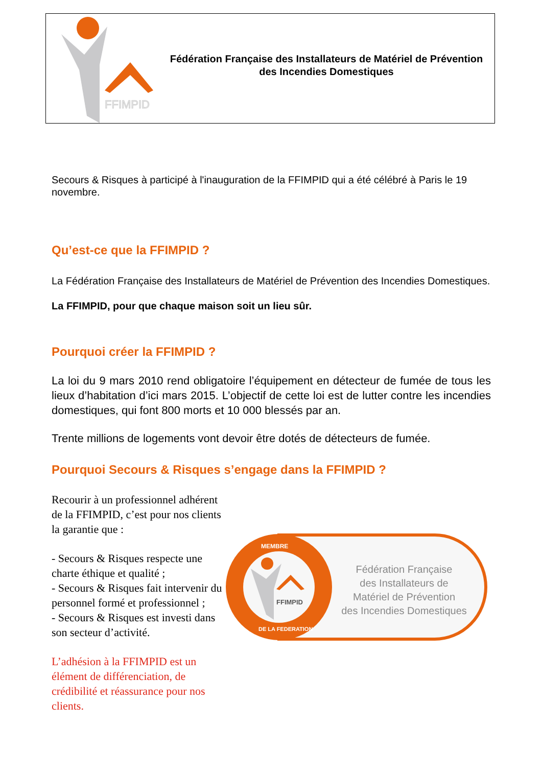FFIMPID
Fédération Française des Installateurs de Matériel de Prévention
des Incendies Domestiques
Secours & Risques à participé à l'inauguration de la FFIMPID qui a été célébré à Paris le 19 novembre.
Qu’est-ce que la FFIMPID ?
La Fédération Française des Installateurs de Matériel de Prévention des Incendies Domestiques.
La FFIMPID, pour que chaque maison soit un lieu sûr.
Pourquoi créer la FFIMPID ?
La loi du 9 mars 2010 rend obligatoire l’équipement en détecteur de fumée de tous les lieux d’habitation d’ici mars 2015. L’objectif de cette loi est de lutter contre les incendies domestiques, qui font 800 morts et 10 000 blessés par an.
Trente millions de logements vont devoir être dotés de détecteurs de fumée.
Pourquoi Secours & Risques s’engage dans la FFIMPID ?
Recourir à un professionnel adhérent de la FFIMPID, c’est pour nos clients la garantie que :
- Secours & Risques respecte une charte éthique et qualité ;
- Secours & Risques fait intervenir du personnel formé et professionnel ;
- Secours & Risques est investi dans son secteur d’activité.
L’adhésion à la FFIMPID est un élément de différenciation, de crédibilité et réassurance pour nos clients.
MEMBRE
DE LA FEDERATION
FFIMPID
Fédération Française
des Installateurs de
Matériel de Prévention
des Incendies Domestiques